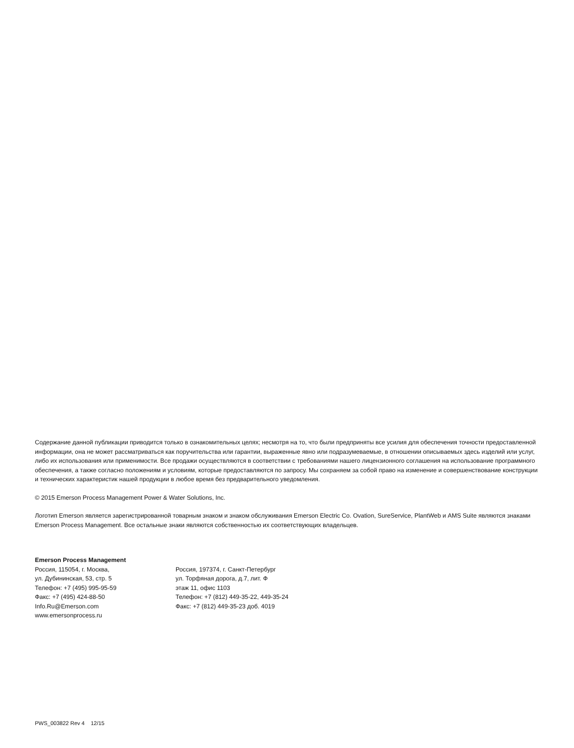Содержание данной публикации приводится только в ознакомительных целях; несмотря на то, что были предприняты все усилия для обеспечения точности предоставленной информации, она не может рассматриваться как поручительства или гарантии, выраженные явно или подразумеваемые, в отношении описываемых здесь изделий или услуг, либо их использования или применимости. Все продажи осуществляются в соответствии с требованиями нашего лицензионного соглашения на использование программного обеспечения, а также согласно положениям и условиям, которые предоставляются по запросу. Мы сохраняем за собой право на изменение и совершенствование конструкции и технических характеристик нашей продукции в любое время без предварительного уведомления.
© 2015 Emerson Process Management Power & Water Solutions, Inc.
Логотип Emerson является зарегистрированной товарным знаком и знаком обслуживания Emerson Electric Co. Ovation, SureService, PlantWeb и AMS Suite являются знаками Emerson Process Management. Все остальные знаки являются собственностью их соответствующих владельцев.
Emerson Process Management
Россия, 115054, г. Москва,
ул. Дубининская, 53, стр. 5
Телефон: +7 (495) 995-95-59
Факс: +7 (495) 424-88-50
Info.Ru@Emerson.com
www.emersonprocess.ru
Россия, 197374, г. Санкт-Петербург
ул. Торфяная дорога, д.7, лит. Ф
этаж 11, офис 1103
Телефон: +7 (812) 449-35-22, 449-35-24
Факс: +7 (812) 449-35-23 доб. 4019
PWS_003822 Rev 4 12/15